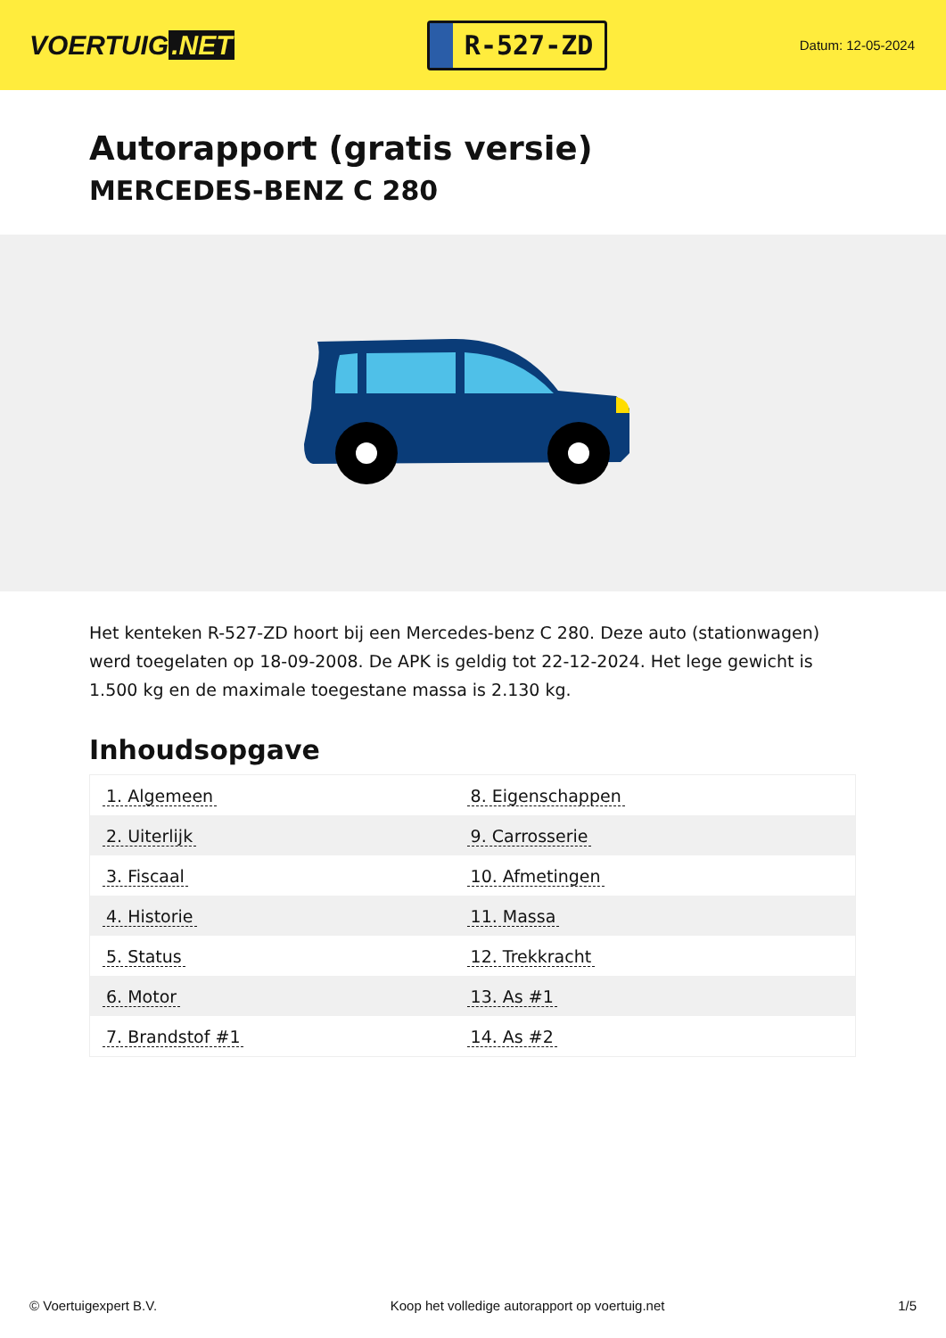VOERTUIG.NET
R-527-ZD
Datum: 12-05-2024
Autorapport (gratis versie)
MERCEDES-BENZ C 280
Het kenteken R-527-ZD hoort bij een Mercedes-benz C 280. Deze auto (stationwagen) werd toegelaten op 18-09-2008. De APK is geldig tot 22-12-2024. Het lege gewicht is 1.500 kg en de maximale toegestane massa is 2.130 kg.
Inhoudsopgave
| 1. Algemeen | 8. Eigenschappen |
| 2. Uiterlijk | 9. Carrosserie |
| 3. Fiscaal | 10. Afmetingen |
| 4. Historie | 11. Massa |
| 5. Status | 12. Trekkracht |
| 6. Motor | 13. As #1 |
| 7. Brandstof #1 | 14. As #2 |
© Voertuigexpert B.V. Koop het volledige autorapport op voertuig.net 1/5